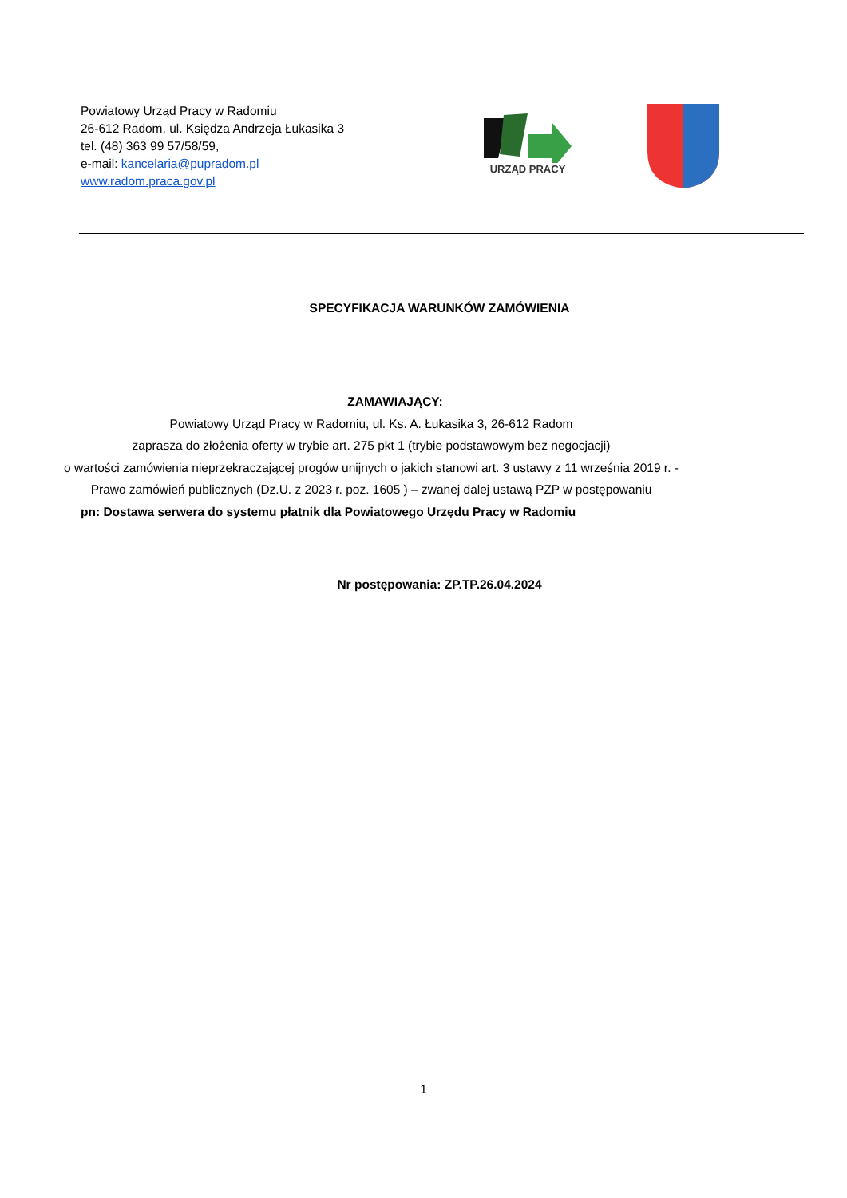Powiatowy Urząd Pracy w Radomiu
26-612 Radom, ul. Księdza Andrzeja Łukasika 3
tel. (48) 363 99 57/58/59,
e-mail: kancelaria@pupradom.pl
www.radom.praca.gov.pl
URZĄD PRACY
SPECYFIKACJA WARUNKÓW ZAMÓWIENIA
ZAMAWIAJĄCY:
Powiatowy Urząd Pracy w Radomiu, ul. Ks. A. Łukasika 3, 26-612 Radom
zaprasza do złożenia oferty w trybie art. 275 pkt 1 (trybie podstawowym bez negocjacji)
o wartości zamówienia nieprzekraczającej progów unijnych o jakich stanowi art. 3 ustawy z 11 września 2019 r. -
Prawo zamówień publicznych (Dz.U. z 2023 r. poz. 1605 ) – zwanej dalej ustawą PZP w postępowaniu
pn: Dostawa serwera do systemu płatnik dla Powiatowego Urzędu Pracy w Radomiu
Nr postępowania: ZP.TP.26.04.2024
1